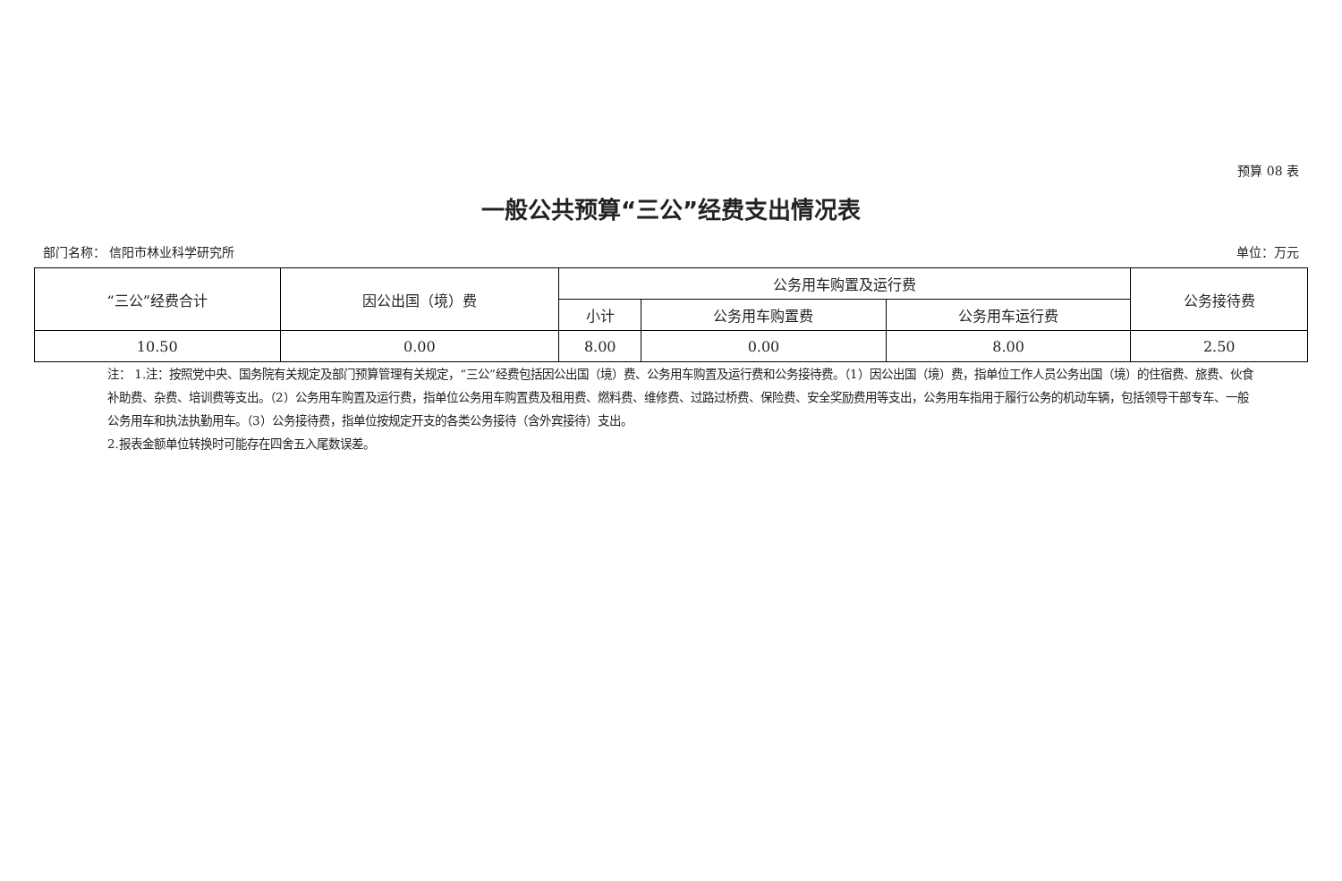预算 08 表
一般公共预算“三公”经费支出情况表
部门名称： 信阳市林业科学研究所 单位：万元
| “三公”经费合计 | 因公出国（境）费 | 公务用车购置及运行费 | | | 公务接待费 |
| --- | --- | --- | --- | --- | --- |
| | | 小计 | 公务用车购置费 | 公务用车运行费 | |
| 10.50 | 0.00 | 8.00 | 0.00 | 8.00 | 2.50 |
注： 1.注：按照党中央、国务院有关规定及部门预算管理有关规定，“三公”经费包括因公出国（境）费、公务用车购置及运行费和公务接待费。（1）因公出国（境）费，指单位工作人员公务出国（境）的住宿费、旅费、伙食补助费、杂费、培训费等支出。（2）公务用车购置及运行费，指单位公务用车购置费及租用费、燃料费、维修费、过路过桥费、保险费、安全奖励费用等支出，公务用车指用于履行公务的机动车辆，包括领导干部专车、一般公务用车和执法执勤用车。（3）公务接待费，指单位按规定开支的各类公务接待（含外宾接待）支出。
2.报表金额单位转换时可能存在四舍五入尾数误差。